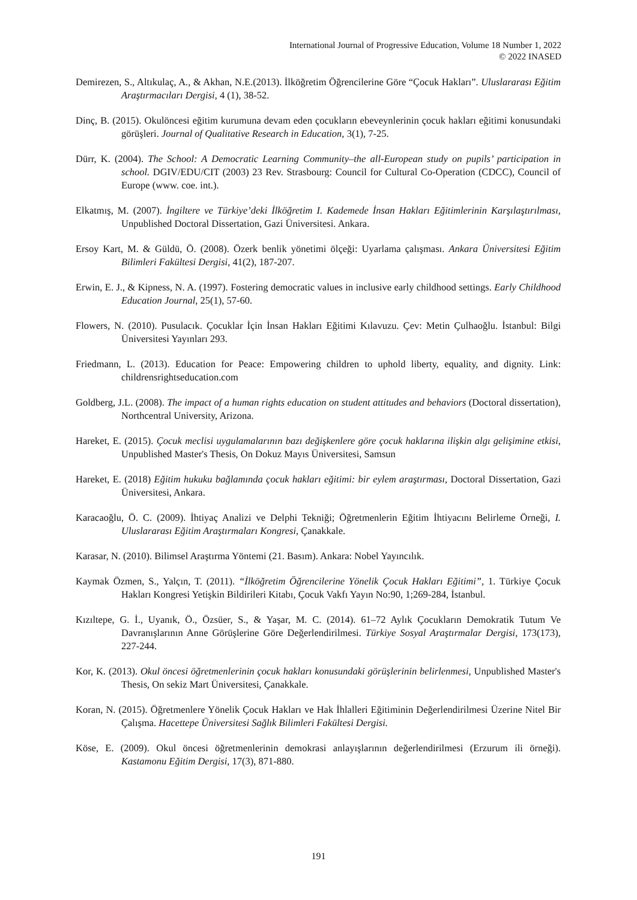International Journal of Progressive Education, Volume 18 Number 1, 2022
© 2022 INASED
Demirezen, S., Altıkulaç, A., & Akhan, N.E.(2013). İlköğretim Öğrencilerine Göre “Çocuk Hakları”. Uluslararası Eğitim Araştırmacıları Dergisi, 4 (1), 38-52.
Dinç, B. (2015). Okulöncesi eğitim kurumuna devam eden çocukların ebeveynlerinin çocuk hakları eğitimi konusundaki görüşleri. Journal of Qualitative Research in Education, 3(1), 7-25.
Dürr, K. (2004). The School: A Democratic Learning Community–the all-European study on pupils’ participation in school. DGIV/EDU/CIT (2003) 23 Rev. Strasbourg: Council for Cultural Co-Operation (CDCC), Council of Europe (www. coe. int.).
Elkatmış, M. (2007). İngiltere ve Türkiye’deki İlköğretim I. Kademede İnsan Hakları Eğitimlerinin Karşılaştırılması, Unpublished Doctoral Dissertation, Gazi Üniversitesi. Ankara.
Ersoy Kart, M. & Güldü, Ö. (2008). Özerk benlik yönetimi ölçeği: Uyarlama çalışması. Ankara Üniversitesi Eğitim Bilimleri Fakültesi Dergisi, 41(2), 187-207.
Erwin, E. J., & Kipness, N. A. (1997). Fostering democratic values in inclusive early childhood settings. Early Childhood Education Journal, 25(1), 57-60.
Flowers, N. (2010). Pusulacık. Çocuklar İçin İnsan Hakları Eğitimi Kılavuzu. Çev: Metin Çulhaoğlu. İstanbul: Bilgi Üniversitesi Yayınları 293.
Friedmann, L. (2013). Education for Peace: Empowering children to uphold liberty, equality, and dignity. Link: childrensrightseducation.com
Goldberg, J.L. (2008). The impact of a human rights education on student attitudes and behaviors (Doctoral dissertation), Northcentral University, Arizona.
Hareket, E. (2015). Çocuk meclisi uygulamalarının bazı değişkenlere göre çocuk haklarına ilişkin algı gelişimine etkisi, Unpublished Master's Thesis, On Dokuz Mayıs Üniversitesi, Samsun
Hareket, E. (2018) Eğitim hukuku bağlamında çocuk hakları eğitimi: bir eylem araştırması, Doctoral Dissertation, Gazi Üniversitesi, Ankara.
Karacaoğlu, Ö. C. (2009). İhtiyaç Analizi ve Delphi Tekniği; Öğretmenlerin Eğitim İhtiyacını Belirleme Örneği, I. Uluslararası Eğitim Araştırmaları Kongresi, Çanakkale.
Karasar, N. (2010). Bilimsel Araştırma Yöntemi (21. Basım). Ankara: Nobel Yayıncılık.
Kaymak Özmen, S., Yalçın, T. (2011). “İlköğretim Öğrencilerine Yönelik Çocuk Hakları Eğitimi”, 1. Türkiye Çocuk Hakları Kongresi Yetişkin Bildirileri Kitabı, Çocuk Vakfı Yayın No:90, 1;269-284, İstanbul.
Kızıltepe, G. İ., Uyanık, Ö., Özsüer, S., & Yaşar, M. C. (2014). 61–72 Aylık Çocukların Demokratik Tutum Ve Davranışlarının Anne Görüşlerine Göre Değerlendirilmesi. Türkiye Sosyal Araştırmalar Dergisi, 173(173), 227-244.
Kor, K. (2013). Okul öncesi öğretmenlerinin çocuk hakları konusundaki görüşlerinin belirlenmesi, Unpublished Master's Thesis, On sekiz Mart Üniversitesi, Çanakkale.
Koran, N. (2015). Öğretmenlere Yönelik Çocuk Hakları ve Hak İhlalleri Eğitiminin Değerlendirilmesi Üzerine Nitel Bir Çalışma. Hacettepe Üniversitesi Sağlık Bilimleri Fakültesi Dergisi.
Köse, E. (2009). Okul öncesi öğretmenlerinin demokrasi anlayışlarının değerlendirilmesi (Erzurum ili örneği). Kastamonu Eğitim Dergisi, 17(3), 871-880.
191